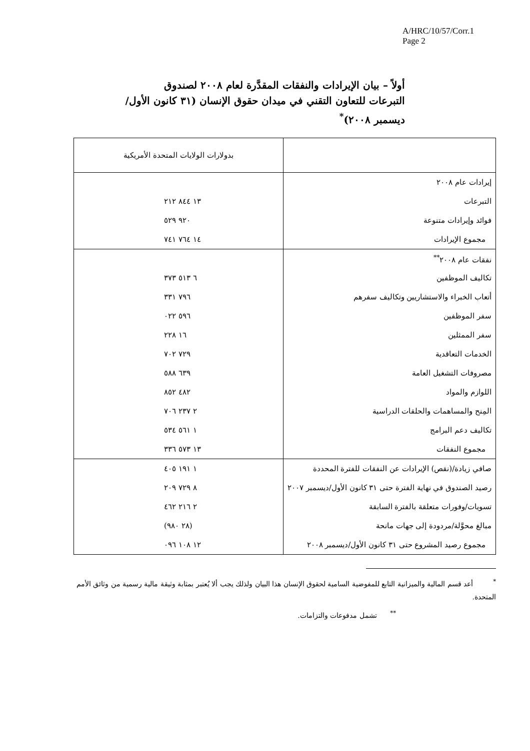A/HRC/10/57/Corr.1
Page 2
أولاً – بيان الإيرادات والنفقات المقدَّرة لعام ٢٠٠٨ لصندوق التبرعات للتعاون التقني في ميدان حقوق الإنسان (٣١ كانون الأول/ديسمبر ٢٠٠٨)<sup>*</sup>
| | بدولارات الولايات المتحدة الأمريكية |
| --- | --- |
| إيرادات عام ٢٠٠٨ | |
| التبرعات | ١٣ ٨٤٤ ٢١٢ |
| فوائد وإيرادات متنوعة | ٩٢٠ ٥٢٩ |
| مجموع الإيرادات | ١٤ ٧٦٤ ٧٤١ |
| نفقات عام ٢٠٠٨<sup>**</sup> | |
| تكاليف الموظفين | ٦ ٥١٣ ٣٧٣ |
| أتعاب الخبراء والاستشاريين وتكاليف سفرهم | ٧٩٦ ٣٣١ |
| سفر الموظفين | ٥٩٦ ٠٢٢ |
| سفر الممثلين | ١٦ ٢٢٨ |
| الخدمات التعاقدية | ٧٢٩ ٧٠٢ |
| مصروفات التشغيل العامة | ٦٣٩ ٥٨٨ |
| اللوازم والمواد | ٤٨٢ ٨٥٢ |
| المِنح والمساهمات والحلقات الدراسية | ٢ ٢٣٧ ٧٠٦ |
| تكاليف دعم البرامج | ١ ٥٦١ ٥٣٤ |
| مجموع النفقات | ١٣ ٥٧٣ ٣٣٦ |
| صافي زيادة/(نقص) الإيرادات عن النفقات للفترة المحددة | ١ ١٩١ ٤٠٥ |
| رصيد الصندوق في نهاية الفترة حتى ٣١ كانون الأول/ديسمبر ٢٠٠٧ | ٨ ٧٢٩ ٢٠٩ |
| تسويات/وفورات متعلقة بالفترة السابقة | ٢ ٢١٦ ٤٦٢ |
| مبالغ محوَّلة/مردودة إلى جهات مانحة | (٢٨ ٩٨٠) |
| مجموع رصيد المشروع حتى ٣١ كانون الأول/ديسمبر ٢٠٠٨ | ١٢ ١٠٨ ٠٩٦ |
<sup>*</sup> أعد قسم المالية والميزانية التابع للمفوضية السامية لحقوق الإنسان هذا البيان ولذلك يجب ألا يُعتبر بمثابة وثيقة مالية رسمية من وثائق الأمم المتحدة.
<sup>**</sup> تشمل مدفوعات والتزامات.